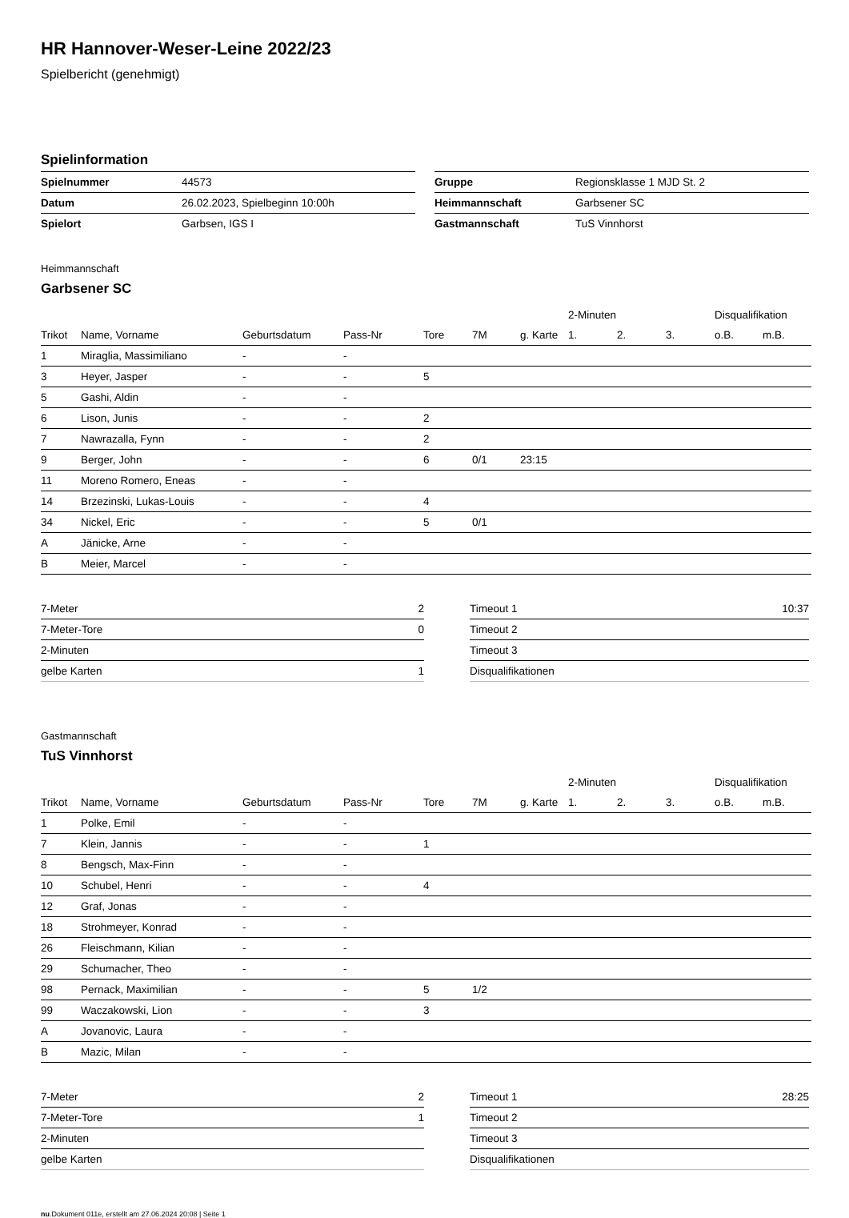HR Hannover-Weser-Leine 2022/23
Spielbericht (genehmigt)
Spielinformation
| Spielnummer | 44573 |
| Datum | 26.02.2023, Spielbeginn 10:00h |
| Spielort | Garbsen, IGS I |
| Gruppe | Regionsklasse 1 MJD St. 2 |
| Heimmannschaft | Garbsener SC |
| Gastmannschaft | TuS Vinnhorst |
Heimmannschaft
Garbsener SC
| | | | | | | | 2-Minuten | | | Disqualifikation | |
| --- | --- | --- | --- | --- | --- | --- | --- | --- | --- | --- | --- |
| Trikot | Name, Vorname | Geburtsdatum | Pass-Nr | Tore | 7M | g. Karte | 1. | 2. | 3. | o.B. | m.B. |
| 1 | Miraglia, Massimiliano | - | - | | | | | | | | |
| 3 | Heyer, Jasper | - | - | 5 | | | | | | | |
| 5 | Gashi, Aldin | - | - | | | | | | | | |
| 6 | Lison, Junis | - | - | 2 | | | | | | | |
| 7 | Nawrazalla, Fynn | - | - | 2 | | | | | | | |
| 9 | Berger, John | - | - | 6 | 0/1 | 23:15 | | | | | |
| 11 | Moreno Romero, Eneas | - | - | | | | | | | | |
| 14 | Brzezinski, Lukas-Louis | - | - | 4 | | | | | | | |
| 34 | Nickel, Eric | - | - | 5 | 0/1 | | | | | | |
| A | Jänicke, Arne | - | - | | | | | | | | |
| B | Meier, Marcel | - | - | | | | | | | | |
| 7-Meter | 2 |
| 7-Meter-Tore | 0 |
| 2-Minuten | |
| gelbe Karten | 1 |
| Timeout 1 | 10:37 |
| Timeout 2 | |
| Timeout 3 | |
| Disqualifikationen | |
Gastmannschaft
TuS Vinnhorst
| | | | | | | | 2-Minuten | | | Disqualifikation | |
| --- | --- | --- | --- | --- | --- | --- | --- | --- | --- | --- | --- |
| Trikot | Name, Vorname | Geburtsdatum | Pass-Nr | Tore | 7M | g. Karte | 1. | 2. | 3. | o.B. | m.B. |
| 1 | Polke, Emil | - | - | | | | | | | | |
| 7 | Klein, Jannis | - | - | 1 | | | | | | | |
| 8 | Bengsch, Max-Finn | - | - | | | | | | | | |
| 10 | Schubel, Henri | - | - | 4 | | | | | | | |
| 12 | Graf, Jonas | - | - | | | | | | | | |
| 18 | Strohmeyer, Konrad | - | - | | | | | | | | |
| 26 | Fleischmann, Kilian | - | - | | | | | | | | |
| 29 | Schumacher, Theo | - | - | | | | | | | | |
| 98 | Pernack, Maximilian | - | - | 5 | 1/2 | | | | | | |
| 99 | Waczakowski, Lion | - | - | 3 | | | | | | | |
| A | Jovanovic, Laura | - | - | | | | | | | | |
| B | Mazic, Milan | - | - | | | | | | | | |
| 7-Meter | 2 |
| 7-Meter-Tore | 1 |
| 2-Minuten | |
| gelbe Karten | |
| Timeout 1 | 28:25 |
| Timeout 2 | |
| Timeout 3 | |
| Disqualifikationen | |
nu.Dokument 011e, erstellt am 27.06.2024 20:08 | Seite 1